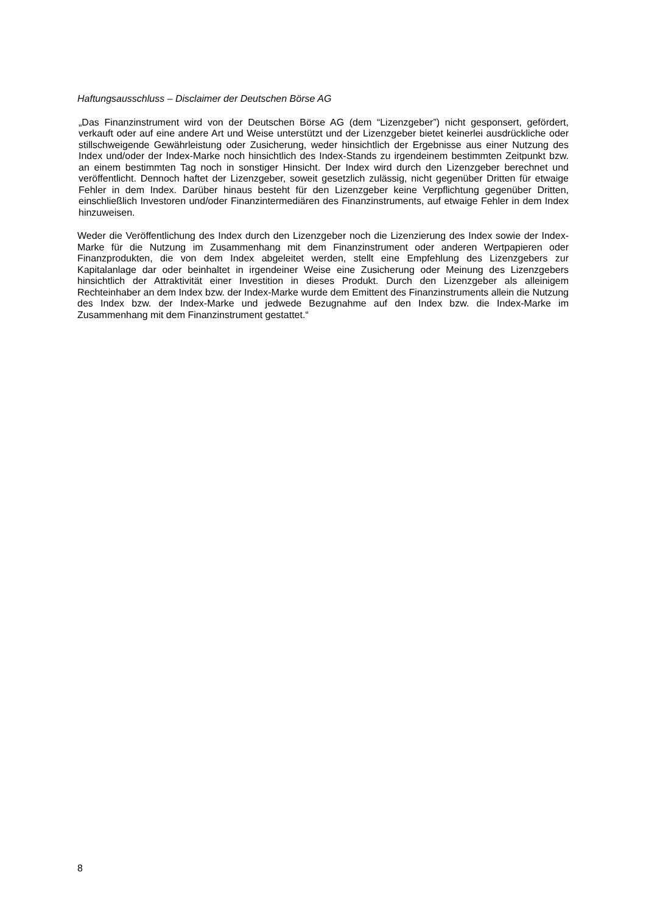Haftungsausschluss – Disclaimer der Deutschen Börse AG
„Das Finanzinstrument wird von der Deutschen Börse AG (dem “Lizenzgeber”) nicht gesponsert, gefördert, verkauft oder auf eine andere Art und Weise unterstützt und der Lizenzgeber bietet keinerlei ausdrückliche oder stillschweigende Gewährleistung oder Zusicherung, weder hinsichtlich der Ergebnisse aus einer Nutzung des Index und/oder der Index-Marke noch hinsichtlich des Index-Stands zu irgendeinem bestimmten Zeitpunkt bzw. an einem bestimmten Tag noch in sonstiger Hinsicht. Der Index wird durch den Lizenzgeber berechnet und veröffentlicht. Dennoch haftet der Lizenzgeber, soweit gesetzlich zulässig, nicht gegenüber Dritten für etwaige Fehler in dem Index. Darüber hinaus besteht für den Lizenzgeber keine Verpflichtung gegenüber Dritten, einschließlich Investoren und/oder Finanzintermediären des Finanzinstruments, auf etwaige Fehler in dem Index hinzuweisen.
Weder die Veröffentlichung des Index durch den Lizenzgeber noch die Lizenzierung des Index sowie der Index-Marke für die Nutzung im Zusammenhang mit dem Finanzinstrument oder anderen Wertpapieren oder Finanzprodukten, die von dem Index abgeleitet werden, stellt eine Empfehlung des Lizenzgebers zur Kapitalanlage dar oder beinhaltet in irgendeiner Weise eine Zusicherung oder Meinung des Lizenzgebers hinsichtlich der Attraktivität einer Investition in dieses Produkt. Durch den Lizenzgeber als alleinigem Rechteinhaber an dem Index bzw. der Index-Marke wurde dem Emittent des Finanzinstruments allein die Nutzung des Index bzw. der Index-Marke und jedwede Bezugnahme auf den Index bzw. die Index-Marke im Zusammenhang mit dem Finanzinstrument gestattet.“
8